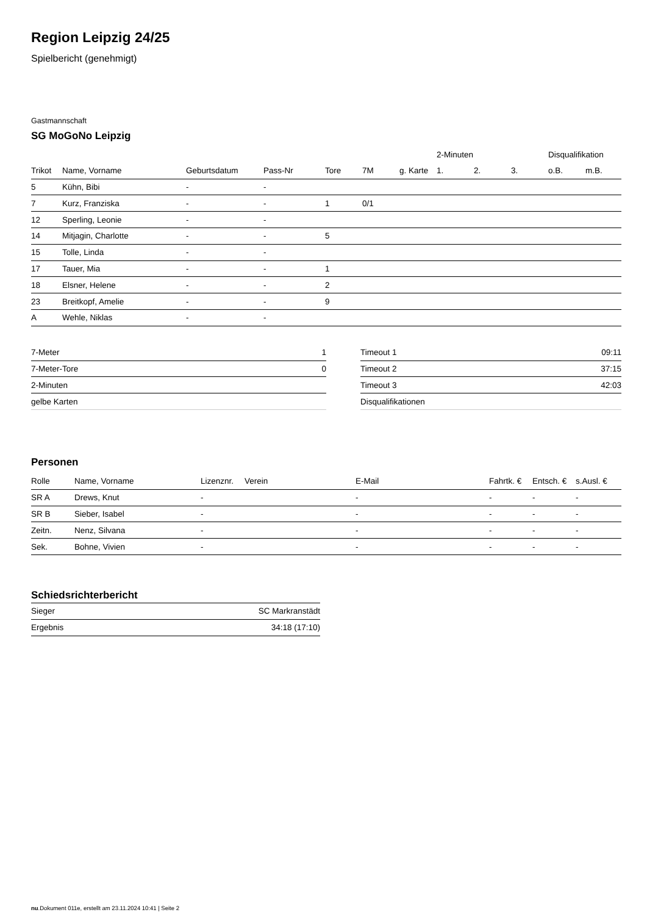Region Leipzig 24/25
Spielbericht (genehmigt)
Gastmannschaft
SG MoGoNo Leipzig
| | | | | | | | 2-Minuten | | | Disqualifikation | |
| --- | --- | --- | --- | --- | --- | --- | --- | --- | --- | --- | --- |
| Trikot | Name, Vorname | Geburtsdatum | Pass-Nr | Tore | 7M | g. Karte | 1. | 2. | 3. | o.B. | m.B. |
| 5 | Kühn, Bibi | - | - | | | | | | | | |
| 7 | Kurz, Franziska | - | - | 1 | 0/1 | | | | | | |
| 12 | Sperling, Leonie | - | - | | | | | | | | |
| 14 | Mitjagin, Charlotte | - | - | 5 | | | | | | | |
| 15 | Tolle, Linda | - | - | | | | | | | | |
| 17 | Tauer, Mia | - | - | 1 | | | | | | | |
| 18 | Elsner, Helene | - | - | 2 | | | | | | | |
| 23 | Breitkopf, Amelie | - | - | 9 | | | | | | | |
| A | Wehle, Niklas | - | - | | | | | | | | |
| 7-Meter | 1 |
| 7-Meter-Tore | 0 |
| 2-Minuten | |
| gelbe Karten | |
| Timeout 1 | 09:11 |
| Timeout 2 | 37:15 |
| Timeout 3 | 42:03 |
| Disqualifikationen | |
Personen
| Rolle | Name, Vorname | Lizenznr. | Verein | E-Mail | Fahrtk. € | Entsch. € | s.Ausl. € |
| --- | --- | --- | --- | --- | --- | --- | --- |
| SR A | Drews, Knut | - | | - | - | - | - |
| SR B | Sieber, Isabel | - | | - | - | - | - |
| Zeitn. | Nenz, Silvana | - | | - | - | - | - |
| Sek. | Bohne, Vivien | - | | - | - | - | - |
Schiedsrichterbericht
| Sieger | SC Markranstädt |
| Ergebnis | 34:18 (17:10) |
nu.Dokument 011e, erstellt am 23.11.2024 10:41 | Seite 2